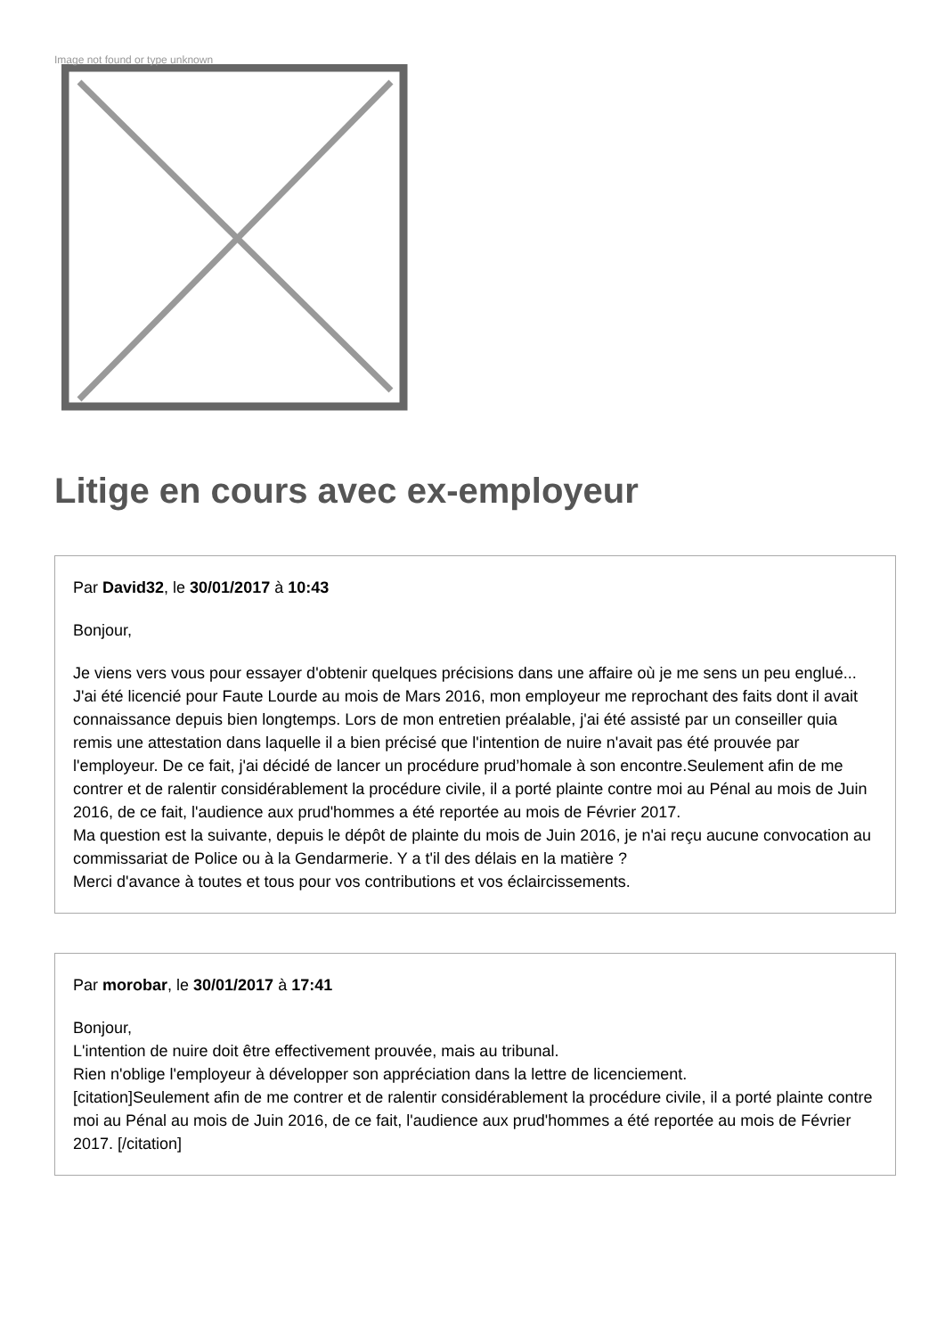Image not found or type unknown
Litige en cours avec ex-employeur
Par David32, le 30/01/2017 à 10:43
Bonjour,
Je viens vers vous pour essayer d'obtenir quelques précisions dans une affaire où je me sens un peu englué...
J'ai été licencié pour Faute Lourde au mois de Mars 2016, mon employeur me reprochant des faits dont il avait connaissance depuis bien longtemps. Lors de mon entretien préalable, j'ai été assisté par un conseiller quia remis une attestation dans laquelle il a bien précisé que l'intention de nuire n'avait pas été prouvée par l'employeur. De ce fait, j'ai décidé de lancer un procédure prud’homale à son encontre.Seulement afin de me contrer et de ralentir considérablement la procédure civile, il a porté plainte contre moi au Pénal au mois de Juin 2016, de ce fait, l'audience aux prud'hommes a été reportée au mois de Février 2017.
Ma question est la suivante, depuis le dépôt de plainte du mois de Juin 2016, je n'ai reçu aucune convocation au commissariat de Police ou à la Gendarmerie. Y a t'il des délais en la matière ?
Merci d'avance à toutes et tous pour vos contributions et vos éclaircissements.
Par morobar, le 30/01/2017 à 17:41
Bonjour,
L'intention de nuire doit être effectivement prouvée, mais au tribunal.
Rien n'oblige l'employeur à développer son appréciation dans la lettre de licenciement.
[citation]Seulement afin de me contrer et de ralentir considérablement la procédure civile, il a porté plainte contre moi au Pénal au mois de Juin 2016, de ce fait, l'audience aux prud'hommes a été reportée au mois de Février 2017. [/citation]